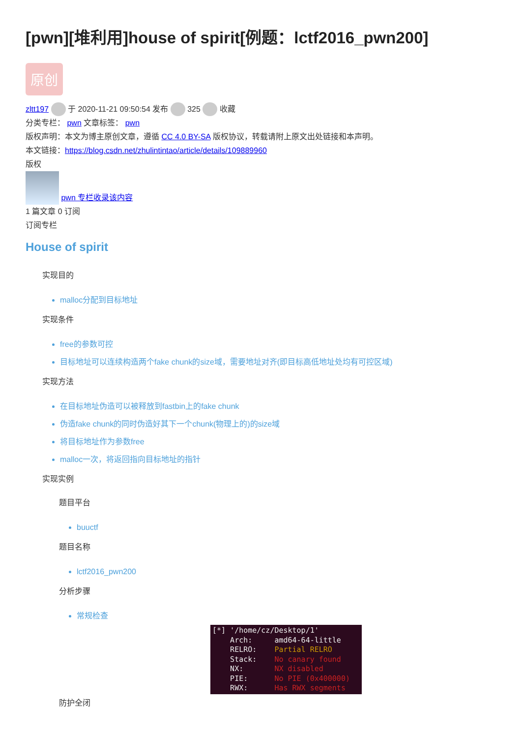[pwn][堆利用]house of spirit[例题：lctf2016_pwn200]
原创
zltt197 于 2020-11-21 09:50:54 发布 325 收藏
分类专栏： pwn 文章标签： pwn
版权声明：本文为博主原创文章，遵循 CC 4.0 BY-SA 版权协议，转载请附上原文出处链接和本声明。
本文链接：https://blog.csdn.net/zhulintintao/article/details/109889960
版权
pwn 专栏收录该内容
1 篇文章 0 订阅
订阅专栏
House of spirit
实现目的
malloc分配到目标地址
实现条件
free的参数可控
目标地址可以连续构造两个fake chunk的size域，需要地址对齐(即目标高低地址处均有可控区域)
实现方法
在目标地址伪造可以被释放到fastbin上的fake chunk
伪造fake chunk的同时伪造好其下一个chunk(物理上的)的size域
将目标地址作为参数free
malloc一次，将返回指向目标地址的指针
实现实例
题目平台
buuctf
题目名称
lctf2016_pwn200
分析步骤
常规检查
[*] '/home/cz/Desktop/1' Arch: amd64-64-little RELRO: Partial RELRO Stack: No canary found NX: NX disabled PIE: No PIE (0x400000) RWX: Has RWX segments
防护全闭